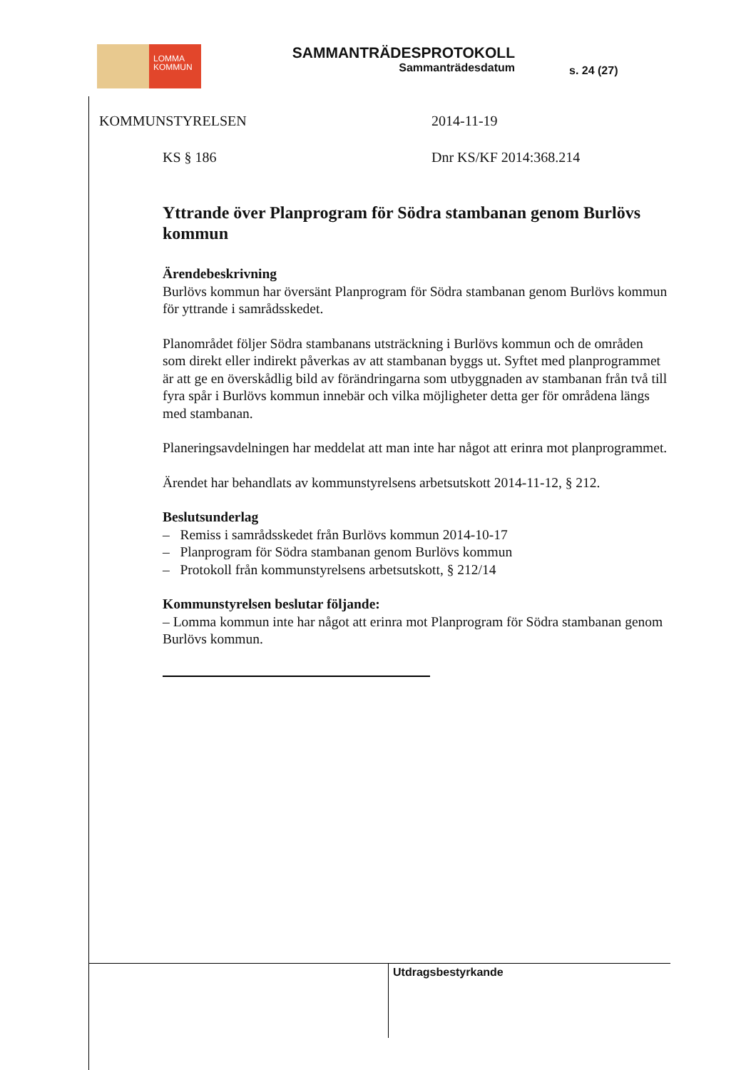LOMMA
KOMMUN
SAMMANTRÄDESPROTOKOLL
Sammanträdesdatum
s. 24 (27)
KOMMUNSTYRELSEN 2014-11-19
KS § 186 Dnr KS/KF 2014:368.214
Yttrande över Planprogram för Södra stambanan genom Burlövs kommun
Ärendebeskrivning
Burlövs kommun har översänt Planprogram för Södra stambanan genom Burlövs kommun för yttrande i samrådsskedet.
Planområdet följer Södra stambanans utsträckning i Burlövs kommun och de områden som direkt eller indirekt påverkas av att stambanan byggs ut. Syftet med planprogrammet är att ge en överskådlig bild av förändringarna som utbyggnaden av stambanan från två till fyra spår i Burlövs kommun innebär och vilka möjligheter detta ger för områdena längs med stambanan.
Planeringsavdelningen har meddelat att man inte har något att erinra mot planprogrammet.
Ärendet har behandlats av kommunstyrelsens arbetsutskott 2014-11-12, § 212.
Beslutsunderlag
– Remiss i samrådsskedet från Burlövs kommun 2014-10-17
– Planprogram för Södra stambanan genom Burlövs kommun
– Protokoll från kommunstyrelsens arbetsutskott, § 212/14
Kommunstyrelsen beslutar följande:
– Lomma kommun inte har något att erinra mot Planprogram för Södra stambanan genom Burlövs kommun.
Utdragsbestyrkande